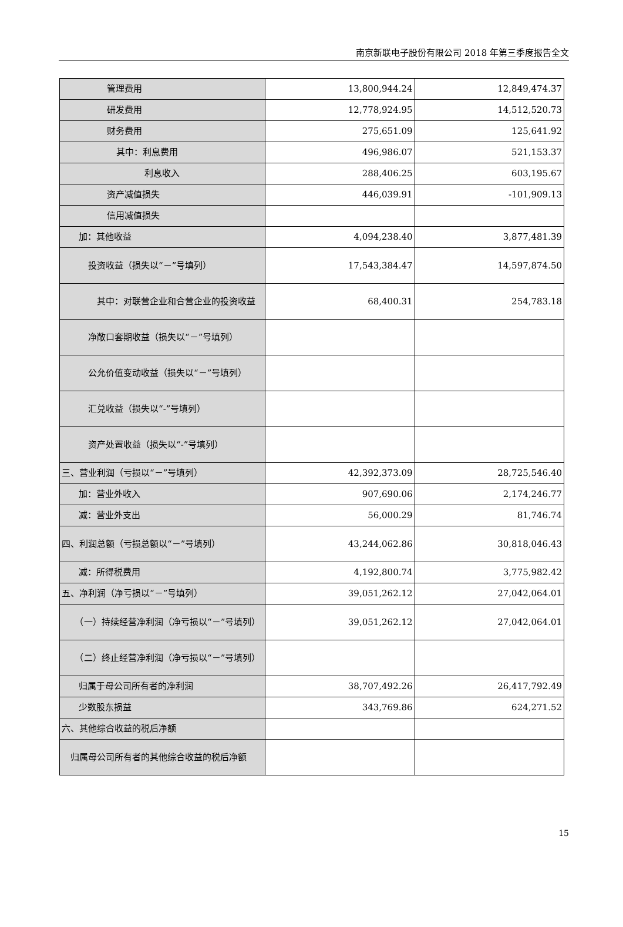南京新联电子股份有限公司 2018 年第三季度报告全文
| 管理费用 | 13,800,944.24 | 12,849,474.37 |
| 研发费用 | 12,778,924.95 | 14,512,520.73 |
| 财务费用 | 275,651.09 | 125,641.92 |
| 其中：利息费用 | 496,986.07 | 521,153.37 |
| 利息收入 | 288,406.25 | 603,195.67 |
| 资产减值损失 | 446,039.91 | -101,909.13 |
| 信用减值损失 | | |
| 加：其他收益 | 4,094,238.40 | 3,877,481.39 |
| 投资收益（损失以“－”号填列） | 17,543,384.47 | 14,597,874.50 |
| 其中：对联营企业和合营企业的投资收益 | 68,400.31 | 254,783.18 |
| 净敞口套期收益（损失以“－”号填列） | | |
| 公允价值变动收益（损失以“－”号填列） | | |
| 汇兑收益（损失以“-”号填列） | | |
| 资产处置收益（损失以“-”号填列） | | |
| 三、营业利润（亏损以“－”号填列） | 42,392,373.09 | 28,725,546.40 |
| 加：营业外收入 | 907,690.06 | 2,174,246.77 |
| 减：营业外支出 | 56,000.29 | 81,746.74 |
| 四、利润总额（亏损总额以“－”号填列） | 43,244,062.86 | 30,818,046.43 |
| 减：所得税费用 | 4,192,800.74 | 3,775,982.42 |
| 五、净利润（净亏损以“－”号填列） | 39,051,262.12 | 27,042,064.01 |
| （一）持续经营净利润（净亏损以“－”号填列） | 39,051,262.12 | 27,042,064.01 |
| （二）终止经营净利润（净亏损以“－”号填列） | | |
| 归属于母公司所有者的净利润 | 38,707,492.26 | 26,417,792.49 |
| 少数股东损益 | 343,769.86 | 624,271.52 |
| 六、其他综合收益的税后净额 | | |
| 归属母公司所有者的其他综合收益的税后净额 | | |
15